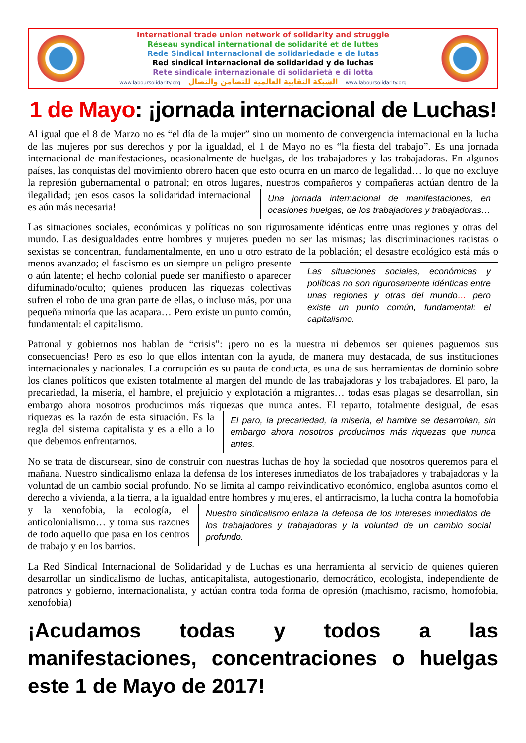International trade union network of solidarity and struggle
Réseau syndical international de solidarité et de luttes
Rede Sindical Internacional de solidariedade e de lutas
Red sindical internacional de solidaridad y de luchas
Rete sindicale internazionale di solidarietà e di lotta
www.laboursolidarity.org الشبكة النقابية العالمية للتضامن والنضال www.laboursolidarity.org
1 de Mayo: ¡jornada internacional de Luchas!
Al igual que el 8 de Marzo no es “el día de la mujer” sino un momento de convergencia internacional en la lucha de las mujeres por sus derechos y por la igualdad, el 1 de Mayo no es “la fiesta del trabajo”. Es una jornada internacional de manifestaciones, ocasionalmente de huelgas, de los trabajadores y las trabajadoras. En algunos países, las conquistas del movimiento obrero hacen que esto ocurra en un marco de legalidad… lo que no excluye la represión gubernamental o patronal; en otros lugares, nuestros Una jornada internacional de manifestaciones, en ocasiones huelgas, de los trabajadores y trabajadoras… compañeros y compañeras actúan dentro de la ilegalidad; ¡en esos casos la solidaridad internacional es aún más necesaria!
Las situaciones sociales, económicas y políticas no son rigurosamente idénticas entre unas regiones y otras del mundo. Las desigualdades entre hombres y mujeres pueden no ser las mismas; las discriminaciones racistas o sexistas se concentran, fundamentalmente, en uno u otro estrato de la Las situaciones sociales, económicas y políticas no son rigurosamente idénticas entre unas regiones y otras del mundo… pero existe un punto común, fundamental: el capitalismo. población; el desastre ecológico está más o menos avanzado; el fascismo es un siempre un peligro presente o aún latente; el hecho colonial puede ser manifiesto o aparecer difuminado/oculto; quienes producen las riquezas colectivas sufren el robo de una gran parte de ellas, o incluso más, por una pequeña minoría que las acapara… Pero existe un punto común, fundamental: el capitalismo.
Patronal y gobiernos nos hablan de “crisis”: ¡pero no es la nuestra ni debemos ser quienes paguemos sus consecuencias! Pero es eso lo que ellos intentan con la ayuda, de manera muy destacada, de sus instituciones internacionales y nacionales. La corrupción es su pauta de conducta, es una de sus herramientas de dominio sobre los clanes políticos que existen totalmente al margen del mundo de las trabajadoras y los trabajadores. El paro, la precariedad, la miseria, el hambre, el prejuicio y explotación a migrantes… todas esas plagas se desarrollan, sin embargo ahora nosotros producimos más riquezas que El paro, la precariedad, la miseria, el hambre se desarrollan, sin embargo ahora nosotros producimos más riquezas que nunca antes. nunca antes. El reparto, totalmente desigual, de esas riquezas es la razón de esta situación. Es la regla del sistema capitalista y es a ello a lo que debemos enfrentarnos.
No se trata de discursear, sino de construir con nuestras luchas de hoy la sociedad que nosotros queremos para el mañana. Nuestro sindicalismo enlaza la defensa de los intereses inmediatos de los trabajadores y trabajadoras y la voluntad de un cambio social profundo. No se limita al campo reivindicativo económico, engloba asuntos como el derecho a vivienda, a la tierra, a la igualdad entre Nuestro sindicalismo enlaza la defensa de los intereses inmediatos de los trabajadores y trabajadoras y la voluntad de un cambio social profundo. hombres y mujeres, el antirracismo, la lucha contra la homofobia y la xenofobia, la ecología, el anticolonialismo… y toma sus razones de todo aquello que pasa en los centros de trabajo y en los barrios.
La Red Sindical Internacional de Solidaridad y de Luchas es una herramienta al servicio de quienes quieren desarrollar un sindicalismo de luchas, anticapitalista, autogestionario, democrático, ecologista, independiente de patronos y gobierno, internacionalista, y actúan contra toda forma de opresión (machismo, racismo, homofobia, xenofobia)
¡Acudamos todas y todos a las manifestaciones, concentraciones o huelgas este 1 de Mayo de 2017!